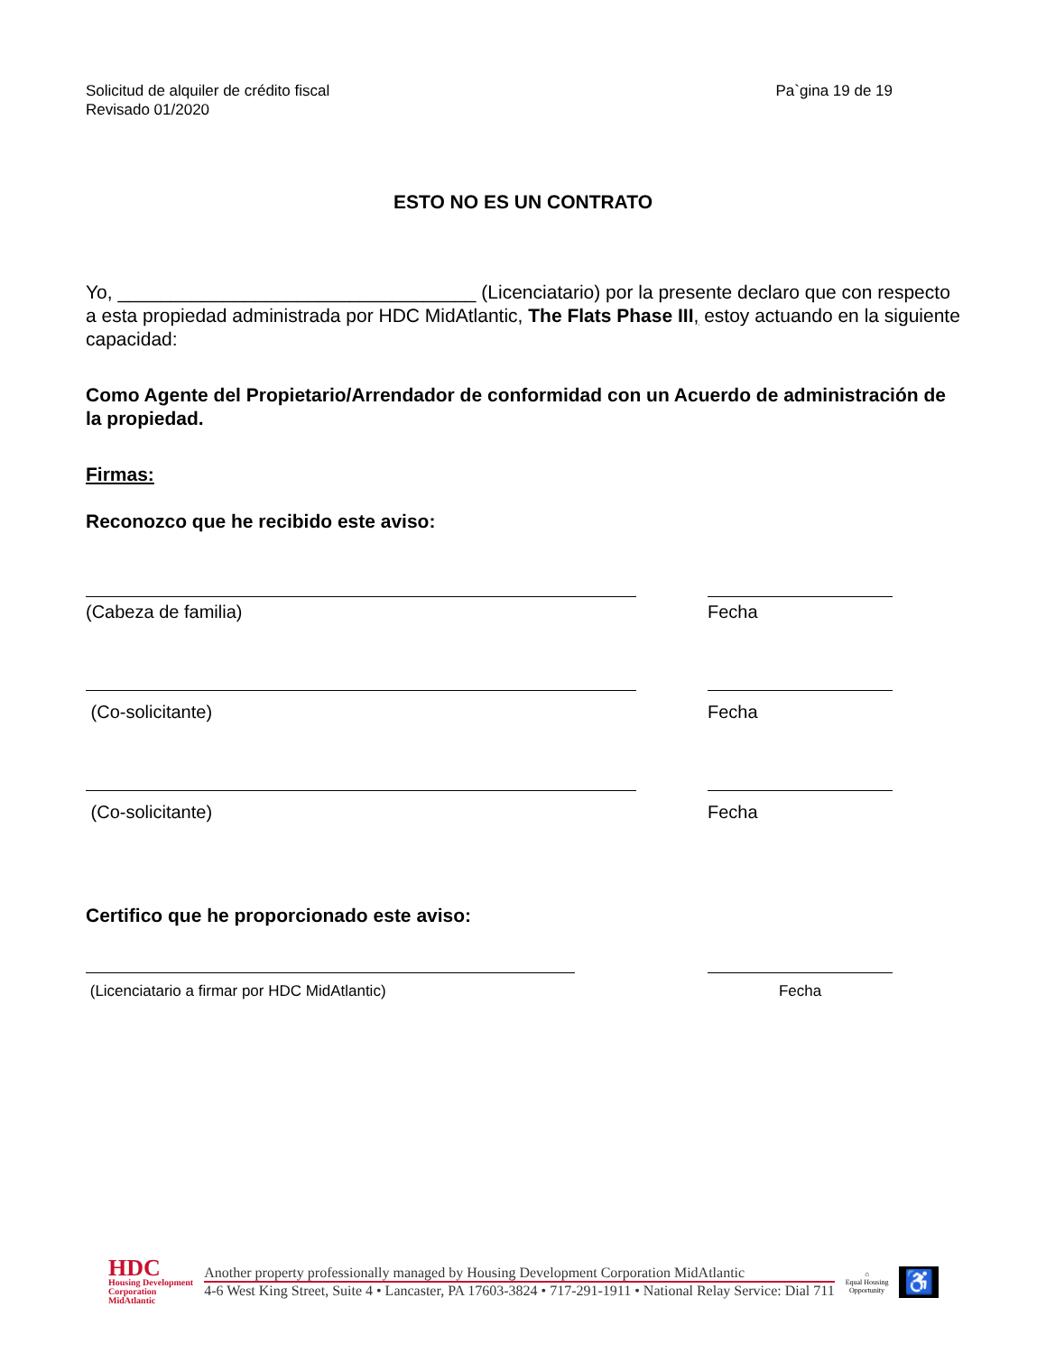Solicitud de alquiler de crédito fiscal
Revisado 01/2020
Pa`gina 19 de 19
ESTO NO ES UN CONTRATO
Yo, __________________________________ (Licenciatario) por la presente declaro que con respecto a esta propiedad administrada por HDC MidAtlantic, The Flats Phase III, estoy actuando en la siguiente capacidad:
Como Agente del Propietario/Arrendador de conformidad con un Acuerdo de administración de la propiedad.
Firmas:
Reconozco que he recibido este aviso:
(Cabeza de familia) Fecha
(Co-solicitante) Fecha
(Co-solicitante) Fecha
Certifico que he proporcionado este aviso:
(Licenciatario a firmar por HDC MidAtlantic) Fecha
HDC
Housing Development
Corporation
MidAtlantic
Another property professionally managed by Housing Development Corporation MidAtlantic
4-6 West King Street, Suite 4 • Lancaster, PA 17603-3824 • 717-291-1911 • National Relay Service: Dial 711
⌂
Equal Housing
Opportunity
♿